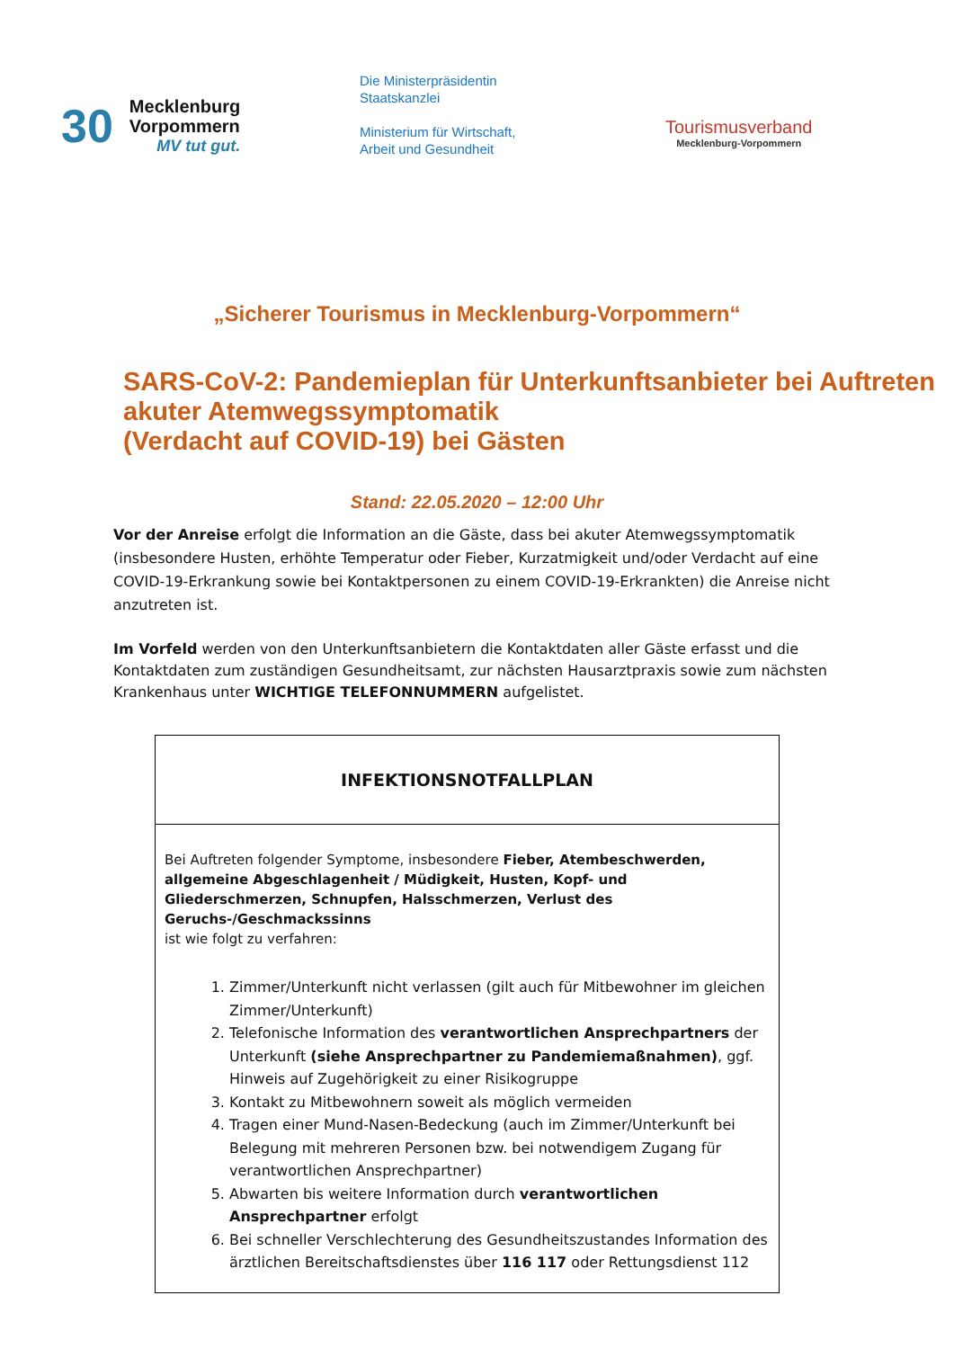30 Mecklenburg
Vorpommern
MV tut gut.
Die Ministerpräsidentin
Staatskanzlei
Ministerium für Wirtschaft,
Arbeit und Gesundheit
Tourismusverband
Mecklenburg-Vorpommern
„Sicherer Tourismus in Mecklenburg-Vorpommern“
SARS-CoV-2: Pandemieplan für Unterkunftsanbieter bei Auftreten akuter Atemwegssymptomatik
(Verdacht auf COVID-19) bei Gästen
Stand: 22.05.2020 – 12:00 Uhr
Vor der Anreise erfolgt die Information an die Gäste, dass bei akuter Atemwegssymptomatik (insbesondere Husten, erhöhte Temperatur oder Fieber, Kurzatmigkeit und/oder Verdacht auf eine COVID-19-Erkrankung sowie bei Kontaktpersonen zu einem COVID-19-Erkrankten) die Anreise nicht anzutreten ist.
Im Vorfeld werden von den Unterkunftsanbietern die Kontaktdaten aller Gäste erfasst und die Kontaktdaten zum zuständigen Gesundheitsamt, zur nächsten Hausarztpraxis sowie zum nächsten Krankenhaus unter WICHTIGE TELEFONNUMMERN aufgelistet.
| INFEKTIONSNOTFALLPLAN |
| --- |
| Bei Auftreten folgender Symptome, insbesondere Fieber, Atembeschwerden, allgemeine Abgeschlagenheit / Müdigkeit, Husten, Kopf- und Gliederschmerzen, Schnupfen, Halsschmerzen, Verlust des Geruchs-/Geschmackssinns ist wie folgt zu verfahren: 1. Zimmer/Unterkunft nicht verlassen (gilt auch für Mitbewohner im gleichen Zimmer/Unterkunft) 2. Telefonische Information des verantwortlichen Ansprechpartners der Unterkunft (siehe Ansprechpartner zu Pandemiemaßnahmen) , ggf. Hinweis auf Zugehörigkeit zu einer Risikogruppe 3. Kontakt zu Mitbewohnern soweit als möglich vermeiden 4. Tragen einer Mund-Nasen-Bedeckung (auch im Zimmer/Unterkunft bei Belegung mit mehreren Personen bzw. bei notwendigem Zugang für verantwortlichen Ansprechpartner) 5. Abwarten bis weitere Information durch verantwortlichen Ansprechpartner erfolgt 6. Bei schneller Verschlechterung des Gesundheitszustandes Information des ärztlichen Bereitschaftsdienstes über 116 117 oder Rettungsdienst 112 |